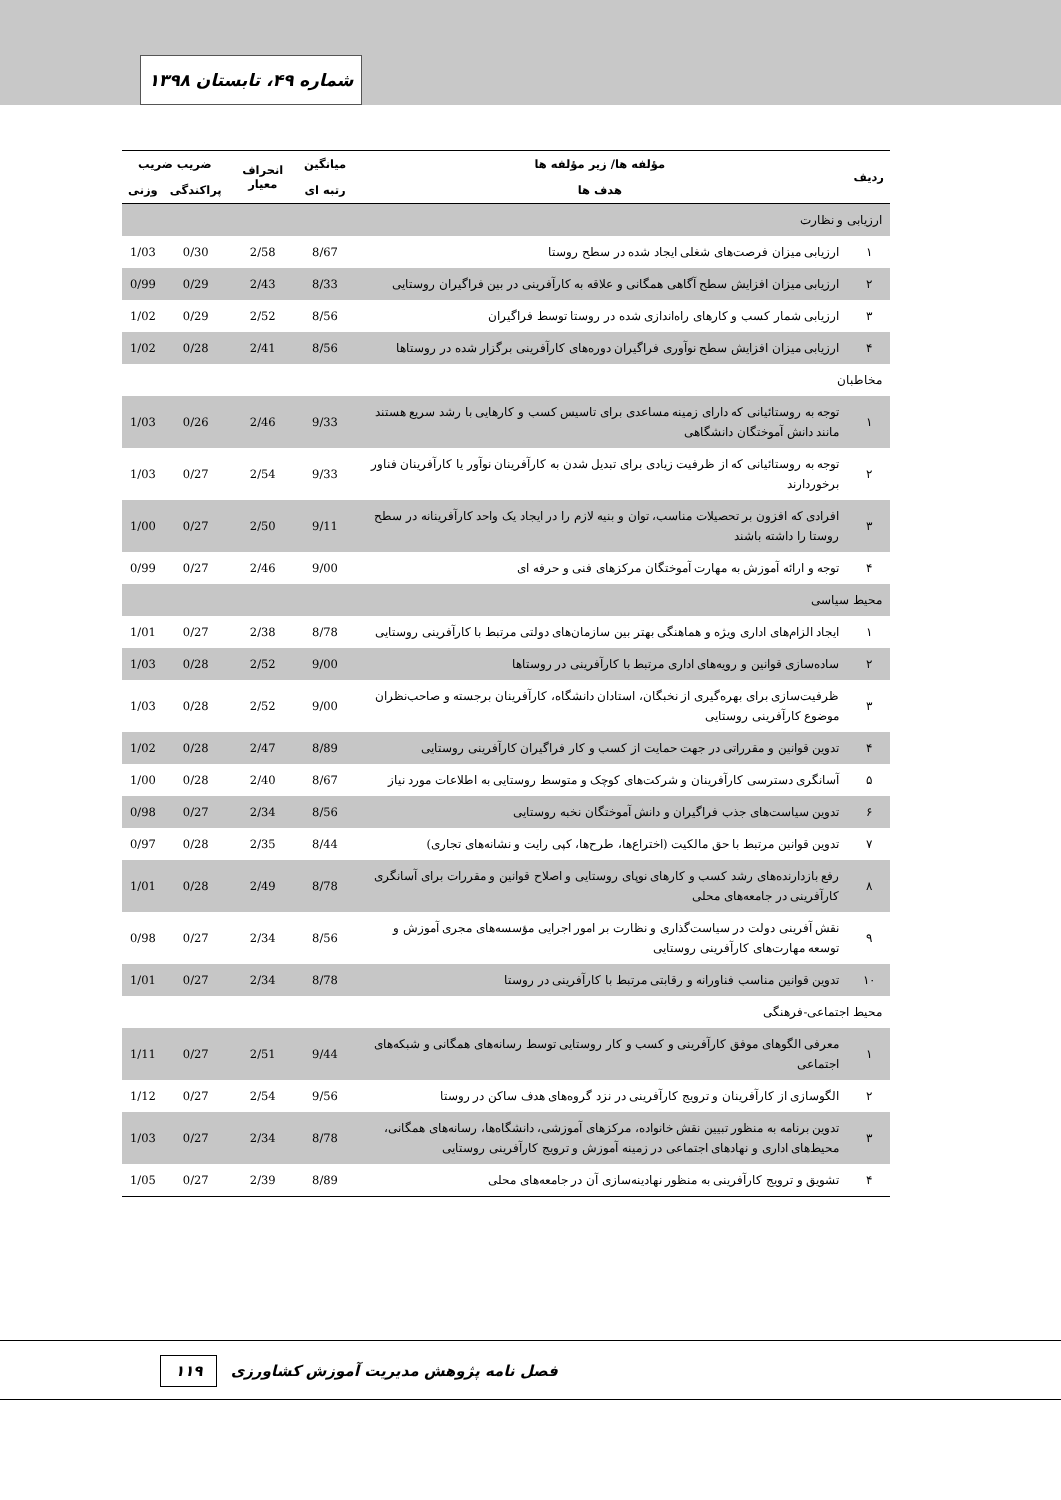شماره ۴۹، تابستان ۱۳۹۸
| ردیف | مؤلفه ها/ زیر مؤلفه ها | میانگین | انحراف معیار | ضریب ضریب | |
| --- | --- | --- | --- | --- | --- |
| | هدف ها | رتبه ای | | پراکندگی | وزنی |
| ارزیابی و نظارت | | | | | |
| ۱ | ارزیابی میزان فرصت‌های شغلی ایجاد شده در سطح روستا | 8/67 | 2/58 | 0/30 | 1/03 |
| ۲ | ارزیابی میزان افزایش سطح آگاهی همگانی و علاقه به کارآفرینی در بین فراگیران روستایی | 8/33 | 2/43 | 0/29 | 0/99 |
| ۳ | ارزیابی شمار کسب و کارهای راه‌اندازی شده در روستا توسط فراگیران | 8/56 | 2/52 | 0/29 | 1/02 |
| ۴ | ارزیابی میزان افزایش سطح نوآوری فراگیران دوره‌های کارآفرینی برگزار شده در روستاها | 8/56 | 2/41 | 0/28 | 1/02 |
| مخاطبان | | | | | |
| ۱ | توجه به روستائیانی که دارای زمینه مساعدی برای تاسیس کسب و کارهایی با رشد سریع هستند مانند دانش آموختگان دانشگاهی | 9/33 | 2/46 | 0/26 | 1/03 |
| ۲ | توجه به روستائیانی که از ظرفیت زیادی برای تبدیل شدن به کارآفرینان نوآور یا کارآفرینان فناور برخوردارند | 9/33 | 2/54 | 0/27 | 1/03 |
| ۳ | افرادی که افزون بر تحصیلات مناسب، توان و بنیه لازم را در ایجاد یک واحد کارآفرینانه در سطح روستا را داشته باشند | 9/11 | 2/50 | 0/27 | 1/00 |
| ۴ | توجه و ارائه آموزش به مهارت آموختگان مرکزهای فنی و حرفه ای | 9/00 | 2/46 | 0/27 | 0/99 |
| محیط سیاسی | | | | | |
| ۱ | ایجاد الزام‌های اداری ویژه و هماهنگی بهتر بین سازمان‌های دولتی مرتبط با کارآفرینی روستایی | 8/78 | 2/38 | 0/27 | 1/01 |
| ۲ | ساده‌سازی قوانین و رویه‌های اداری مرتبط با کارآفرینی در روستاها | 9/00 | 2/52 | 0/28 | 1/03 |
| ۳ | ظرفیت‌سازی برای بهره‌گیری از نخبگان، استادان دانشگاه، کارآفرینان برجسته و صاحب‌نظران موضوع کارآفرینی روستایی | 9/00 | 2/52 | 0/28 | 1/03 |
| ۴ | تدوین قوانین و مقرراتی در جهت حمایت از کسب و کار فراگیران کارآفرینی روستایی | 8/89 | 2/47 | 0/28 | 1/02 |
| ۵ | آسانگری دسترسی کارآفرینان و شرکت‌های کوچک و متوسط روستایی به اطلاعات مورد نیاز | 8/67 | 2/40 | 0/28 | 1/00 |
| ۶ | تدوین سیاست‌های جذب فراگیران و دانش آموختگان نخبه روستایی | 8/56 | 2/34 | 0/27 | 0/98 |
| ۷ | تدوین قوانین مرتبط با حق مالکیت (اختراع‌ها، طرح‌ها، کپی رایت و نشانه‌های تجاری) | 8/44 | 2/35 | 0/28 | 0/97 |
| ۸ | رفع بازدارنده‌های رشد کسب و کارهای نوپای روستایی و اصلاح قوانین و مقررات برای آسانگری کارآفرینی در جامعه‌های محلی | 8/78 | 2/49 | 0/28 | 1/01 |
| ۹ | نقش آفرینی دولت در سیاست‌گذاری و نظارت بر امور اجرایی مؤسسه‌های مجری آموزش و توسعه مهارت‌های کارآفرینی روستایی | 8/56 | 2/34 | 0/27 | 0/98 |
| ۱۰ | تدوین قوانین مناسب فناورانه و رقابتی مرتبط با کارآفرینی در روستا | 8/78 | 2/34 | 0/27 | 1/01 |
| محیط اجتماعی-فرهنگی | | | | | |
| ۱ | معرفی الگوهای موفق کارآفرینی و کسب و کار روستایی توسط رسانه‌های همگانی و شبکه‌های اجتماعی | 9/44 | 2/51 | 0/27 | 1/11 |
| ۲ | الگوسازی از کارآفرینان و ترویج کارآفرینی در نزد گروه‌های هدف ساکن در روستا | 9/56 | 2/54 | 0/27 | 1/12 |
| ۳ | تدوین برنامه به منظور تبیین نقش خانواده، مرکزهای آموزشی، دانشگاه‌ها، رسانه‌های همگانی، محیط‌های اداری و نهادهای اجتماعی در زمینه آموزش و ترویج کارآفرینی روستایی | 8/78 | 2/34 | 0/27 | 1/03 |
| ۴ | تشویق و ترویج کارآفرینی به منظور نهادینه‌سازی آن در جامعه‌های محلی | 8/89 | 2/39 | 0/27 | 1/05 |
فصل نامه پژوهش مدیریت آموزش کشاورزی ۱۱۹